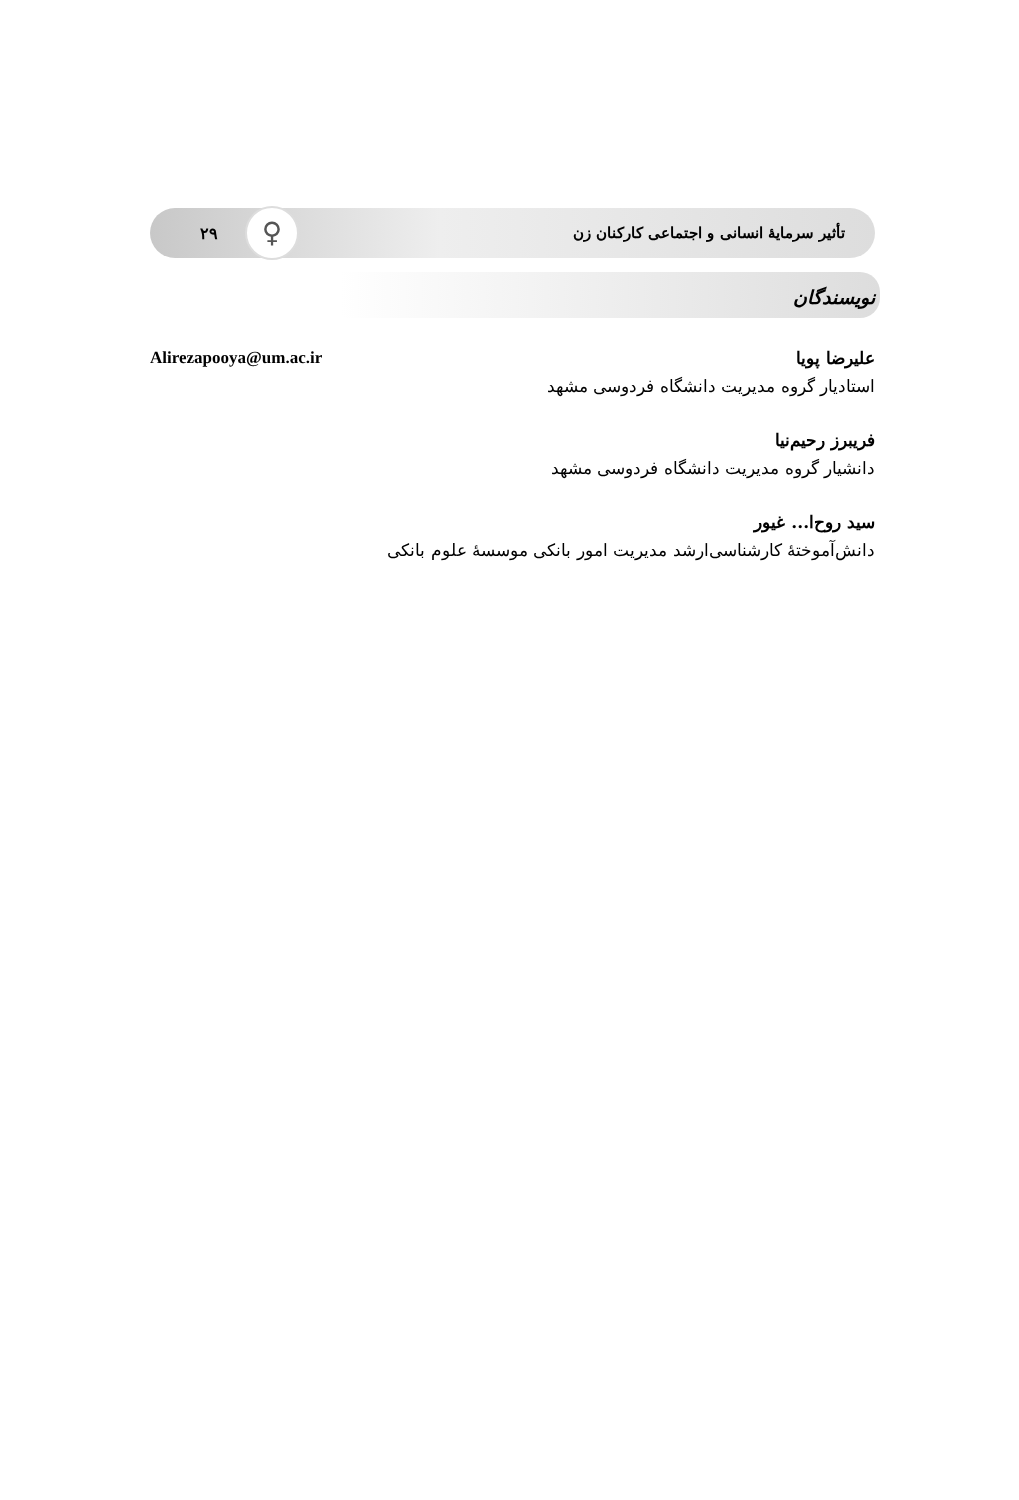تأثیر سرمایهٔ انسانی و اجتماعی کارکنان زن ۲۹ ♀
نویسندگان
علیرضا پویا Alirezapooya@um.ac.ir
استادیار گروه مدیریت دانشگاه فردوسی مشهد
فریبرز رحیم‌نیا
دانشیار گروه مدیریت دانشگاه فردوسی مشهد
سید روح‌ا... غیور
دانش‌آموختهٔ کارشناسی‌ارشد مدیریت امور بانکی موسسهٔ علوم بانکی